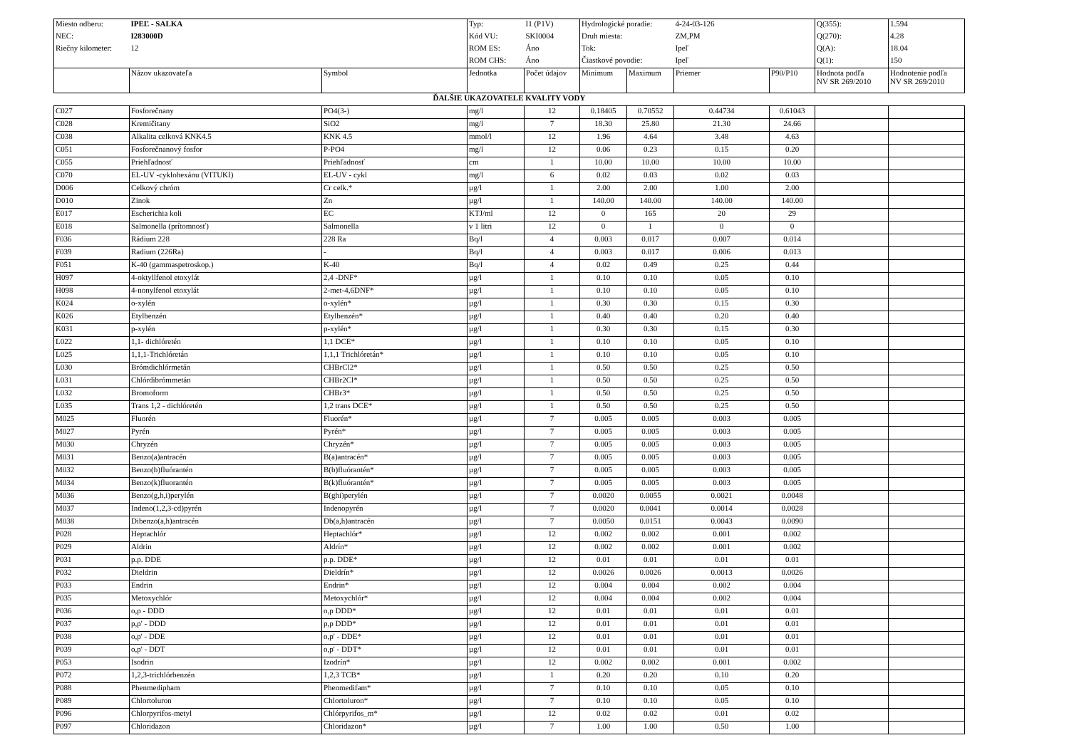| Miesto odberu: | IPEĽ - SALKA | | Typ: | I1 (P1V) | Hydrologické poradie: | | 4-24-03-126 | | Q(355): | 1.594 |
| NEC: | I283000D | | Kód VU: | SKI0004 | Druh miesta: | | ZM,PM | | Q(270): | 4.28 |
| Riečny kilometer: | 12 | | ROM ES: | Áno | Tok: | | Ipeľ | | Q(A): | 18.04 |
| | | | ROM CHS: | Áno | Čiastkové povodie: | | Ipeľ | | Q(1): | 150 |
| | Názov ukazovateľa | Symbol | Jednotka | Počet údajov | Minimum | Maximum | Priemer | P90/P10 | Hodnota podľa NV SR 269/2010 | Hodnotenie podľa NV SR 269/2010 |
| ĎALŠIE UKAZOVATELE KVALITY VODY | | | | | | | | | | |
| C027 | Fosforečnany | PO4(3-) | mg/l | 12 | 0.18405 | 0.70552 | 0.44734 | 0.61043 | | |
| C028 | Kremičitany | SiO2 | mg/l | 7 | 18.30 | 25.80 | 21.30 | 24.66 | | |
| C038 | Alkalita celková KNK4.5 | KNK 4.5 | mmol/l | 12 | 1.96 | 4.64 | 3.48 | 4.63 | | |
| C051 | Fosforečnanový fosfor | P-PO4 | mg/l | 12 | 0.06 | 0.23 | 0.15 | 0.20 | | |
| C055 | Priehľadnosť | Priehľadnosť | cm | 1 | 10.00 | 10.00 | 10.00 | 10.00 | | |
| C070 | EL-UV -cyklohexánu (VITUKI) | EL-UV - cykl | mg/l | 6 | 0.02 | 0.03 | 0.02 | 0.03 | | |
| D006 | Celkový chróm | Cr celk.* | µg/l | 1 | 2.00 | 2.00 | 1.00 | 2.00 | | |
| D010 | Zinok | Zn | µg/l | 1 | 140.00 | 140.00 | 140.00 | 140.00 | | |
| E017 | Escherichia koli | EC | KTJ/ml | 12 | 0 | 165 | 20 | 29 | | |
| E018 | Salmonella (prítomnosť) | Salmonella | v 1 litri | 12 | 0 | 1 | 0 | 0 | | |
| F036 | Rádium 228 | 228 Ra | Bq/l | 4 | 0.003 | 0.017 | 0.007 | 0.014 | | |
| F039 | Radium (226Ra) | - | Bq/l | 4 | 0.003 | 0.017 | 0.006 | 0.013 | | |
| F051 | K-40 (gammaspetroskop.) | K-40 | Bq/l | 4 | 0.02 | 0.49 | 0.25 | 0.44 | | |
| H097 | 4-oktyllfenol etoxylát | 2,4 -DNF* | µg/l | 1 | 0.10 | 0.10 | 0.05 | 0.10 | | |
| H098 | 4-nonylfenol etoxylát | 2-met-4,6DNF* | µg/l | 1 | 0.10 | 0.10 | 0.05 | 0.10 | | |
| K024 | o-xylén | o-xylén* | µg/l | 1 | 0.30 | 0.30 | 0.15 | 0.30 | | |
| K026 | Etylbenzén | Etylbenzén* | µg/l | 1 | 0.40 | 0.40 | 0.20 | 0.40 | | |
| K031 | p-xylén | p-xylén* | µg/l | 1 | 0.30 | 0.30 | 0.15 | 0.30 | | |
| L022 | 1,1- dichlóretén | 1,1 DCE* | µg/l | 1 | 0.10 | 0.10 | 0.05 | 0.10 | | |
| L025 | 1,1,1-Trichlóretán | 1,1,1 Trichlóretán* | µg/l | 1 | 0.10 | 0.10 | 0.05 | 0.10 | | |
| L030 | Brómdichlórmetán | CHBrCl2* | µg/l | 1 | 0.50 | 0.50 | 0.25 | 0.50 | | |
| L031 | Chlórdibrómmetán | CHBr2Cl* | µg/l | 1 | 0.50 | 0.50 | 0.25 | 0.50 | | |
| L032 | Bromoform | CHBr3* | µg/l | 1 | 0.50 | 0.50 | 0.25 | 0.50 | | |
| L035 | Trans 1,2 - dichlóretén | 1,2 trans DCE* | µg/l | 1 | 0.50 | 0.50 | 0.25 | 0.50 | | |
| M025 | Fluorén | Fluorén* | µg/l | 7 | 0.005 | 0.005 | 0.003 | 0.005 | | |
| M027 | Pyrén | Pyrén* | µg/l | 7 | 0.005 | 0.005 | 0.003 | 0.005 | | |
| M030 | Chryzén | Chryzén* | µg/l | 7 | 0.005 | 0.005 | 0.003 | 0.005 | | |
| M031 | Benzo(a)antracén | B(a)antracén* | µg/l | 7 | 0.005 | 0.005 | 0.003 | 0.005 | | |
| M032 | Benzo(b)fluórantén | B(b)fluórantén* | µg/l | 7 | 0.005 | 0.005 | 0.003 | 0.005 | | |
| M034 | Benzo(k)fluorantén | B(k)fluórantén* | µg/l | 7 | 0.005 | 0.005 | 0.003 | 0.005 | | |
| M036 | Benzo(g,h,i)perylén | B(ghi)perylén | µg/l | 7 | 0.0020 | 0.0055 | 0.0021 | 0.0048 | | |
| M037 | Indeno(1,2,3-cd)pyrén | Indenopyrén | µg/l | 7 | 0.0020 | 0.0041 | 0.0014 | 0.0028 | | |
| M038 | Dibenzo(a,h)antracén | Db(a,h)antracén | µg/l | 7 | 0.0050 | 0.0151 | 0.0043 | 0.0090 | | |
| P028 | Heptachlór | Heptachlór* | µg/l | 12 | 0.002 | 0.002 | 0.001 | 0.002 | | |
| P029 | Aldrin | Aldrín* | µg/l | 12 | 0.002 | 0.002 | 0.001 | 0.002 | | |
| P031 | p.p. DDE | p.p. DDE* | µg/l | 12 | 0.01 | 0.01 | 0.01 | 0.01 | | |
| P032 | Dieldrin | Dieldrín* | µg/l | 12 | 0.0026 | 0.0026 | 0.0013 | 0.0026 | | |
| P033 | Endrin | Endrin* | µg/l | 12 | 0.004 | 0.004 | 0.002 | 0.004 | | |
| P035 | Metoxychlór | Metoxychlór* | µg/l | 12 | 0.004 | 0.004 | 0.002 | 0.004 | | |
| P036 | o,p - DDD | o,p DDD* | µg/l | 12 | 0.01 | 0.01 | 0.01 | 0.01 | | |
| P037 | p,p' - DDD | p,p DDD* | µg/l | 12 | 0.01 | 0.01 | 0.01 | 0.01 | | |
| P038 | o,p' - DDE | o,p' - DDE* | µg/l | 12 | 0.01 | 0.01 | 0.01 | 0.01 | | |
| P039 | o,p' - DDT | o,p' - DDT* | µg/l | 12 | 0.01 | 0.01 | 0.01 | 0.01 | | |
| P053 | Isodrin | Izodrín* | µg/l | 12 | 0.002 | 0.002 | 0.001 | 0.002 | | |
| P072 | 1,2,3-trichlórbenzén | 1,2,3 TCB* | µg/l | 1 | 0.20 | 0.20 | 0.10 | 0.20 | | |
| P088 | Phenmedipham | Phenmedifam* | µg/l | 7 | 0.10 | 0.10 | 0.05 | 0.10 | | |
| P089 | Chlortoluron | Chlortoluron* | µg/l | 7 | 0.10 | 0.10 | 0.05 | 0.10 | | |
| P096 | Chlorpyrifos-metyl | Chlórpyrifos_m* | µg/l | 12 | 0.02 | 0.02 | 0.01 | 0.02 | | |
| P097 | Chloridazon | Chloridazon* | µg/l | 7 | 1.00 | 1.00 | 0.50 | 1.00 | | |